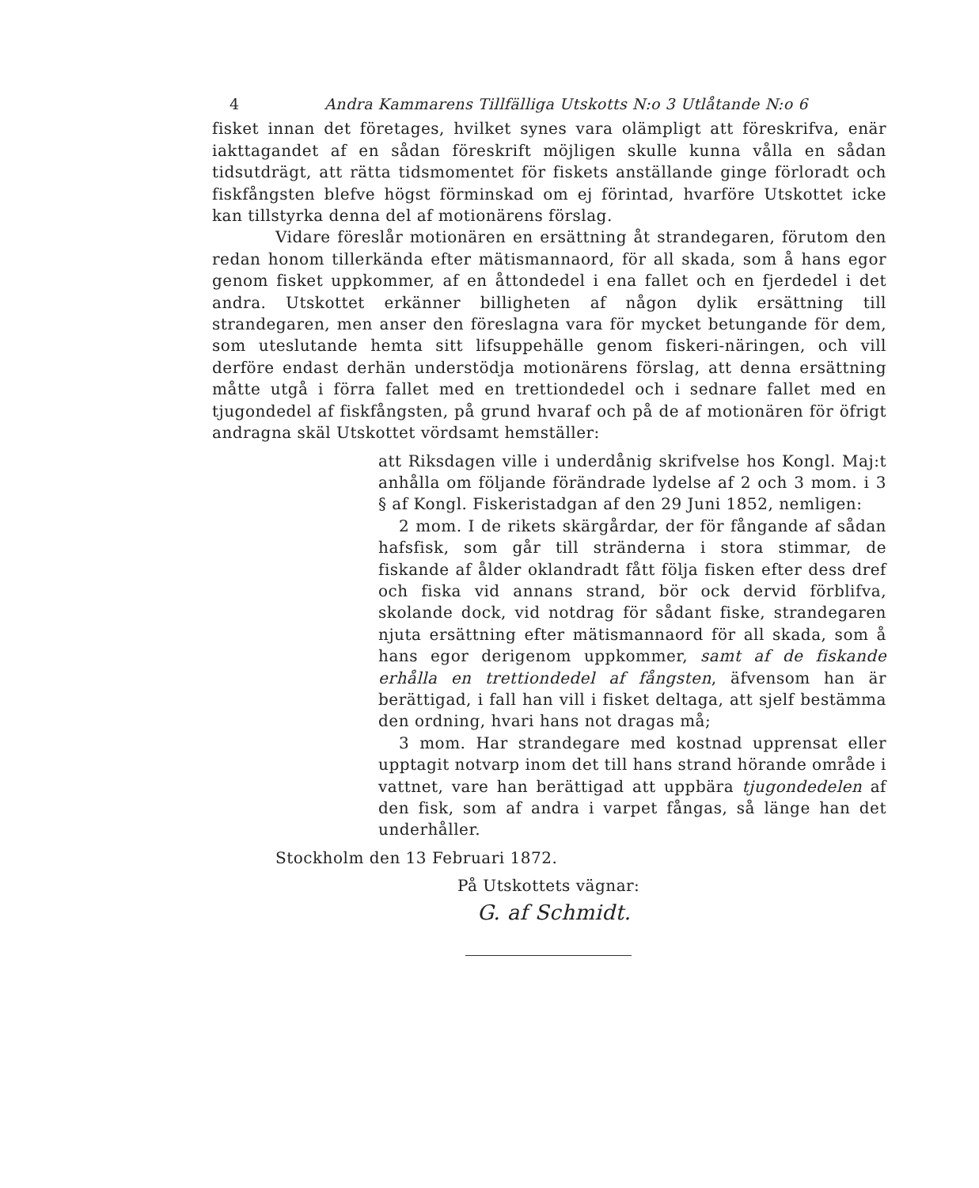4 Andra Kammarens Tillfälliga Utskotts N:o 3 Utlåtande N:o 6
fisket innan det företages, hvilket synes vara olämpligt att föreskrifva, enär iakttagandet af en sådan föreskrift möjligen skulle kunna vålla en sådan tidsutdrägt, att rätta tidsmomentet för fiskets anställande ginge förloradt och fiskfångsten blefve högst förminskad om ej förintad, hvarföre Utskottet icke kan tillstyrka denna del af motionärens förslag.
Vidare föreslår motionären en ersättning åt strandegaren, förutom den redan honom tillerkända efter mätismannaord, för all skada, som å hans egor genom fisket uppkommer, af en åttondedel i ena fallet och en fjerdedel i det andra. Utskottet erkänner billigheten af någon dylik ersättning till strandegaren, men anser den föreslagna vara för mycket betungande för dem, som uteslutande hemta sitt lifsuppehälle genom fiskeri-näringen, och vill derföre endast derhän understödja motionärens förslag, att denna ersättning måtte utgå i förra fallet med en trettiondedel och i sednare fallet med en tjugondedel af fiskfångsten, på grund hvaraf och på de af motionären för öfrigt andragna skäl Utskottet vördsamt hemställer:
att Riksdagen ville i underdånig skrifvelse hos Kongl. Maj:t anhålla om följande förändrade lydelse af 2 och 3 mom. i 3 § af Kongl. Fiskeristadgan af den 29 Juni 1852, nemligen:
2 mom. I de rikets skärgårdar, der för fångande af sådan hafsfisk, som går till stränderna i stora stimmar, de fiskande af ålder oklandradt fått följa fisken efter dess dref och fiska vid annans strand, bör ock dervid förblifva, skolande dock, vid notdrag för sådant fiske, strandegaren njuta ersättning efter mätismannaord för all skada, som å hans egor derigenom uppkommer, samt af de fiskande erhålla en trettiondedel af fångsten, äfvensom han är berättigad, i fall han vill i fisket deltaga, att sjelf bestämma den ordning, hvari hans not dragas må;
3 mom. Har strandegare med kostnad upprensat eller upptagit notvarp inom det till hans strand hörande område i vattnet, vare han berättigad att uppbära tjugondedelen af den fisk, som af andra i varpet fångas, så länge han det underhåller.
Stockholm den 13 Februari 1872.
På Utskottets vägnar:
G. af Schmidt.